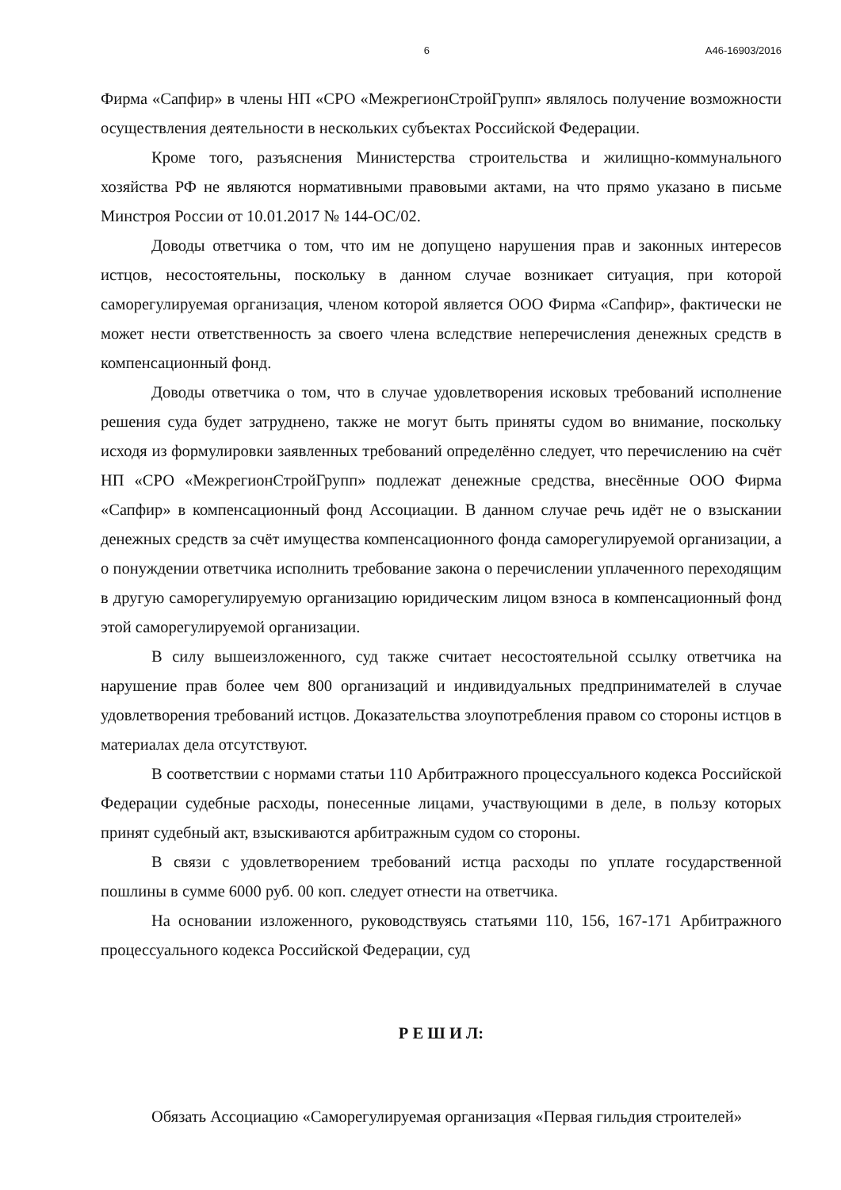6 А46-16903/2016
Фирма «Сапфир» в члены НП «СРО «МежрегионСтройГрупп» являлось получение возможности осуществления деятельности в нескольких субъектах Российской Федерации.
Кроме того, разъяснения Министерства строительства и жилищно-коммунального хозяйства РФ не являются нормативными правовыми актами, на что прямо указано в письме Минстроя России от 10.01.2017 № 144-ОС/02.
Доводы ответчика о том, что им не допущено нарушения прав и законных интересов истцов, несостоятельны, поскольку в данном случае возникает ситуация, при которой саморегулируемая организация, членом которой является ООО Фирма «Сапфир», фактически не может нести ответственность за своего члена вследствие неперечисления денежных средств в компенсационный фонд.
Доводы ответчика о том, что в случае удовлетворения исковых требований исполнение решения суда будет затруднено, также не могут быть приняты судом во внимание, поскольку исходя из формулировки заявленных требований определённо следует, что перечислению на счёт НП «СРО «МежрегионСтройГрупп» подлежат денежные средства, внесённые ООО Фирма «Сапфир» в компенсационный фонд Ассоциации. В данном случае речь идёт не о взыскании денежных средств за счёт имущества компенсационного фонда саморегулируемой организации, а о понуждении ответчика исполнить требование закона о перечислении уплаченного переходящим в другую саморегулируемую организацию юридическим лицом взноса в компенсационный фонд этой саморегулируемой организации.
В силу вышеизложенного, суд также считает несостоятельной ссылку ответчика на нарушение прав более чем 800 организаций и индивидуальных предпринимателей в случае удовлетворения требований истцов. Доказательства злоупотребления правом со стороны истцов в материалах дела отсутствуют.
В соответствии с нормами статьи 110 Арбитражного процессуального кодекса Российской Федерации судебные расходы, понесенные лицами, участвующими в деле, в пользу которых принят судебный акт, взыскиваются арбитражным судом со стороны.
В связи с удовлетворением требований истца расходы по уплате государственной пошлины в сумме 6000 руб. 00 коп. следует отнести на ответчика.
На основании изложенного, руководствуясь статьями 110, 156, 167-171 Арбитражного процессуального кодекса Российской Федерации, суд
Р Е Ш И Л:
Обязать Ассоциацию «Саморегулируемая организация «Первая гильдия строителей»